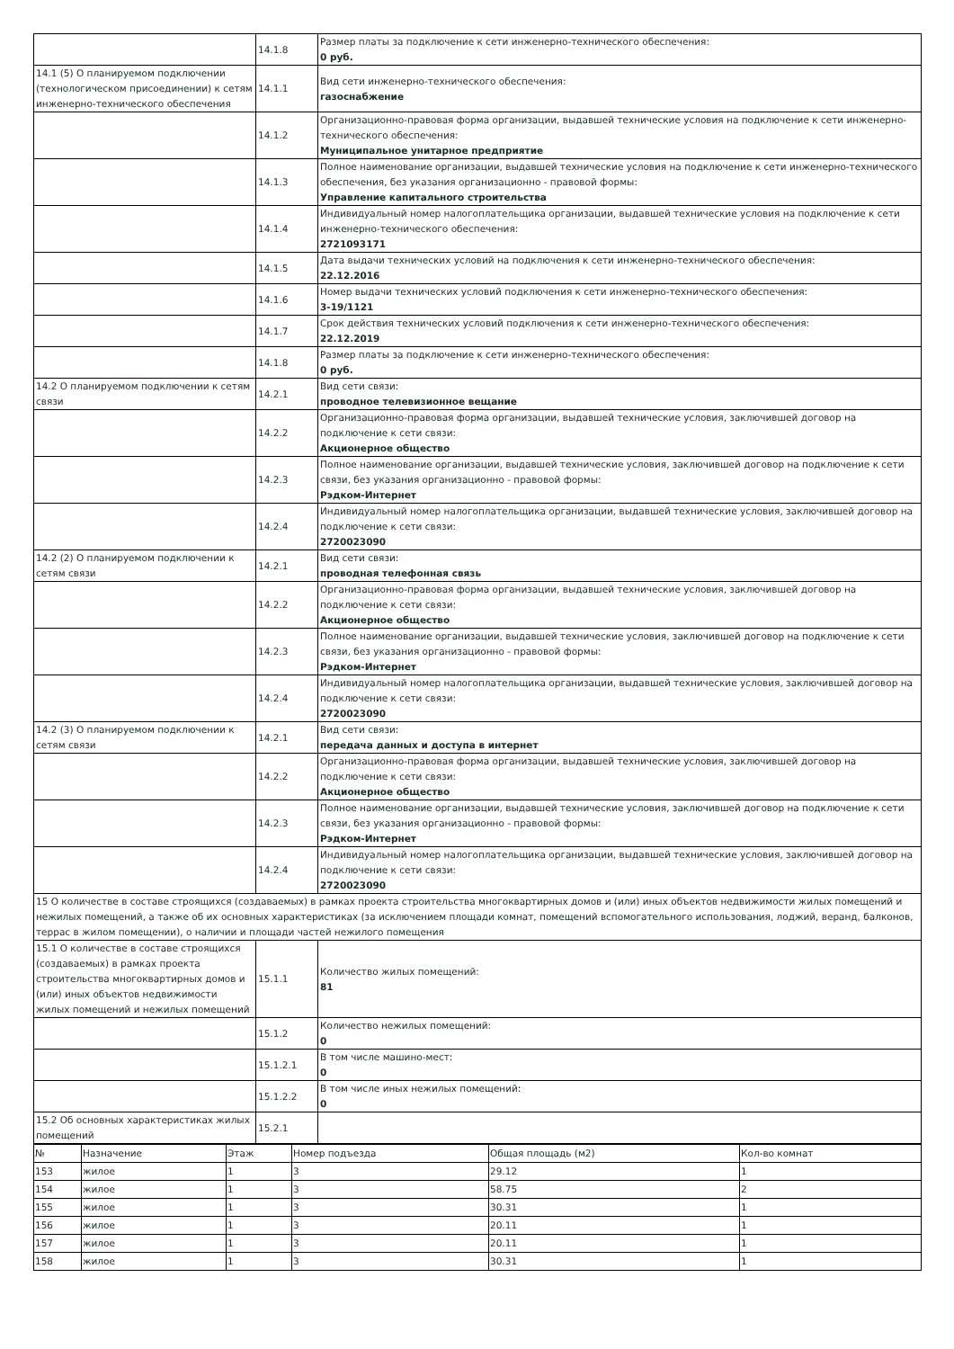| | 14.1.8 | Размер платы за подключение к сети инженерно-технического обеспечения: 0 руб. |
| 14.1 (5) О планируемом подключении (технологическом присоединении) к сетям инженерно-технического обеспечения | 14.1.1 | Вид сети инженерно-технического обеспечения: газоснабжение |
| | 14.1.2 | Организационно-правовая форма организации, выдавшей технические условия на подключение к сети инженерно-технического обеспечения: Муниципальное унитарное предприятие |
| | 14.1.3 | Полное наименование организации, выдавшей технические условия на подключение к сети инженерно-технического обеспечения, без указания организационно - правовой формы: Управление капитального строительства |
| | 14.1.4 | Индивидуальный номер налогоплательщика организации, выдавшей технические условия на подключение к сети инженерно-технического обеспечения: 2721093171 |
| | 14.1.5 | Дата выдачи технических условий на подключения к сети инженерно-технического обеспечения: 22.12.2016 |
| | 14.1.6 | Номер выдачи технических условий подключения к сети инженерно-технического обеспечения: 3-19/1121 |
| | 14.1.7 | Срок действия технических условий подключения к сети инженерно-технического обеспечения: 22.12.2019 |
| | 14.1.8 | Размер платы за подключение к сети инженерно-технического обеспечения: 0 руб. |
| 14.2 О планируемом подключении к сетям связи | 14.2.1 | Вид сети связи: проводное телевизионное вещание |
| | 14.2.2 | Организационно-правовая форма организации, выдавшей технические условия, заключившей договор на подключение к сети связи: Акционерное общество |
| | 14.2.3 | Полное наименование организации, выдавшей технические условия, заключившей договор на подключение к сети связи, без указания организационно - правовой формы: Рэдком-Интернет |
| | 14.2.4 | Индивидуальный номер налогоплательщика организации, выдавшей технические условия, заключившей договор на подключение к сети связи: 2720023090 |
| 14.2 (2) О планируемом подключении к сетям связи | 14.2.1 | Вид сети связи: проводная телефонная связь |
| | 14.2.2 | Организационно-правовая форма организации, выдавшей технические условия, заключившей договор на подключение к сети связи: Акционерное общество |
| | 14.2.3 | Полное наименование организации, выдавшей технические условия, заключившей договор на подключение к сети связи, без указания организационно - правовой формы: Рэдком-Интернет |
| | 14.2.4 | Индивидуальный номер налогоплательщика организации, выдавшей технические условия, заключившей договор на подключение к сети связи: 2720023090 |
| 14.2 (3) О планируемом подключении к сетям связи | 14.2.1 | Вид сети связи: передача данных и доступа в интернет |
| | 14.2.2 | Организационно-правовая форма организации, выдавшей технические условия, заключившей договор на подключение к сети связи: Акционерное общество |
| | 14.2.3 | Полное наименование организации, выдавшей технические условия, заключившей договор на подключение к сети связи, без указания организационно - правовой формы: Рэдком-Интернет |
| | 14.2.4 | Индивидуальный номер налогоплательщика организации, выдавшей технические условия, заключившей договор на подключение к сети связи: 2720023090 |
| 15 О количестве в составе строящихся (создаваемых) в рамках проекта строительства многоквартирных домов и (или) иных объектов недвижимости жилых помещений и нежилых помещений, а также об их основных характеристиках (за исключением площади комнат, помещений вспомогательного использования, лоджий, веранд, балконов, террас в жилом помещении), о наличии и площади частей нежилого помещения | | |
| 15.1 О количестве в составе строящихся (создаваемых) в рамках проекта строительства многоквартирных домов и (или) иных объектов недвижимости жилых помещений и нежилых помещений | 15.1.1 | Количество жилых помещений: 81 |
| | 15.1.2 | Количество нежилых помещений: 0 |
| | 15.1.2.1 | В том числе машино-мест: 0 |
| | 15.1.2.2 | В том числе иных нежилых помещений: 0 |
| 15.2 Об основных характеристиках жилых помещений | 15.2.1 | |
| № | Назначение | Этаж | Номер подъезда | Общая площадь (м2) | Кол-во комнат |
| --- | --- | --- | --- | --- | --- |
| 153 | жилое | 1 | 3 | 29.12 | 1 |
| 154 | жилое | 1 | 3 | 58.75 | 2 |
| 155 | жилое | 1 | 3 | 30.31 | 1 |
| 156 | жилое | 1 | 3 | 20.11 | 1 |
| 157 | жилое | 1 | 3 | 20.11 | 1 |
| 158 | жилое | 1 | 3 | 30.31 | 1 |